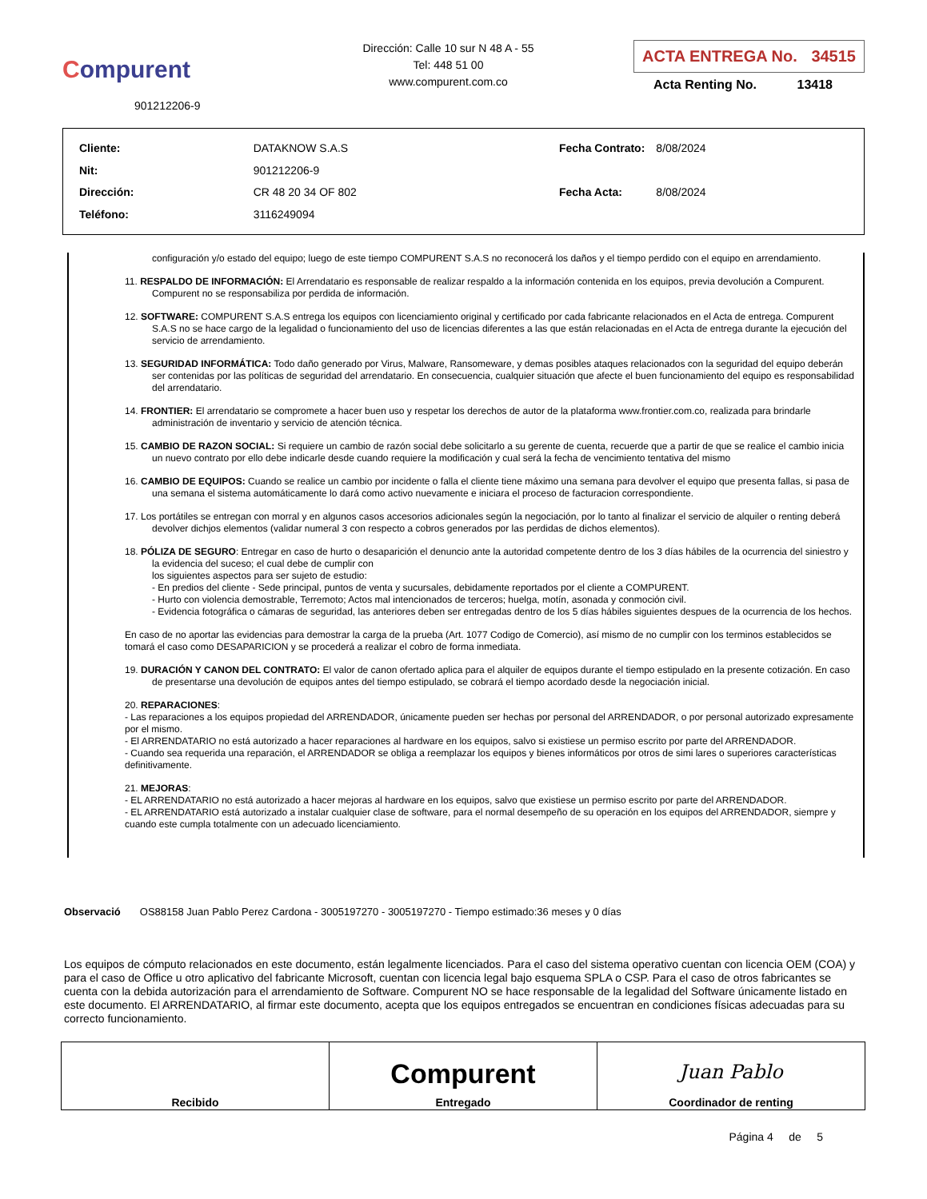Compurent
901212206-9
Dirección: Calle 10 sur N 48 A - 55
Tel: 448 51 00
www.compurent.com.co
ACTA ENTREGA No. 34515
Acta Renting No. 13418
| Cliente: | DATAKNOW S.A.S |
| Nit: | 901212206-9 |
| Dirección: | CR 48 20 34 OF 802 |
| Teléfono: | 3116249094 |
| Fecha Contrato: | 8/08/2024 |
| Fecha Acta: | 8/08/2024 |
configuración y/o estado del equipo; luego de este tiempo COMPURENT S.A.S no reconocerá los daños y el tiempo perdido con el equipo en arrendamiento.
11. RESPALDO DE INFORMACIÓN: El Arrendatario es responsable de realizar respaldo a la información contenida en los equipos, previa devolución a Compurent. Compurent no se responsabiliza por perdida de información.
12. SOFTWARE: COMPURENT S.A.S entrega los equipos con licenciamiento original y certificado por cada fabricante relacionados en el Acta de entrega. Compurent S.A.S no se hace cargo de la legalidad o funcionamiento del uso de licencias diferentes a las que están relacionadas en el Acta de entrega durante la ejecución del servicio de arrendamiento.
13. SEGURIDAD INFORMÁTICA: Todo daño generado por Virus, Malware, Ransomeware, y demas posibles ataques relacionados con la seguridad del equipo deberán ser contenidas por las políticas de seguridad del arrendatario. En consecuencia, cualquier situación que afecte el buen funcionamiento del equipo es responsabilidad del arrendatario.
14. FRONTIER: El arrendatario se compromete a hacer buen uso y respetar los derechos de autor de la plataforma www.frontier.com.co, realizada para brindarle administración de inventario y servicio de atención técnica.
15. CAMBIO DE RAZON SOCIAL: Si requiere un cambio de razón social debe solicitarlo a su gerente de cuenta, recuerde que a partir de que se realice el cambio inicia un nuevo contrato por ello debe indicarle desde cuando requiere la modificación y cual será la fecha de vencimiento tentativa del mismo
16. CAMBIO DE EQUIPOS: Cuando se realice un cambio por incidente o falla el cliente tiene máximo una semana para devolver el equipo que presenta fallas, si pasa de una semana el sistema automáticamente lo dará como activo nuevamente e iniciara el proceso de facturacion correspondiente.
17. Los portátiles se entregan con morral y en algunos casos accesorios adicionales según la negociación, por lo tanto al finalizar el servicio de alquiler o renting deberá devolver dichjos elementos (validar numeral 3 con respecto a cobros generados por las perdidas de dichos elementos).
18. PÓLIZA DE SEGURO: Entregar en caso de hurto o desaparición el denuncio ante la autoridad competente dentro de los 3 días hábiles de la ocurrencia del siniestro y la evidencia del suceso; el cual debe de cumplir con
los siguientes aspectos para ser sujeto de estudio:
- En predios del cliente - Sede principal, puntos de venta y sucursales, debidamente reportados por el cliente a COMPURENT.
- Hurto con violencia demostrable, Terremoto; Actos mal intencionados de terceros; huelga, motín, asonada y conmoción civil.
- Evidencia fotográfica o cámaras de seguridad, las anteriores deben ser entregadas dentro de los 5 días hábiles siguientes despues de la ocurrencia de los hechos.
En caso de no aportar las evidencias para demostrar la carga de la prueba (Art. 1077 Codigo de Comercio), así mismo de no cumplir con los terminos establecidos se tomará el caso como DESAPARICION y se procederá a realizar el cobro de forma inmediata.
19. DURACIÓN Y CANON DEL CONTRATO: El valor de canon ofertado aplica para el alquiler de equipos durante el tiempo estipulado en la presente cotización. En caso de presentarse una devolución de equipos antes del tiempo estipulado, se cobrará el tiempo acordado desde la negociación inicial.
20. REPARACIONES:
- Las reparaciones a los equipos propiedad del ARRENDADOR, únicamente pueden ser hechas por personal del ARRENDADOR, o por personal autorizado expresamente por el mismo.
- El ARRENDATARIO no está autorizado a hacer reparaciones al hardware en los equipos, salvo si existiese un permiso escrito por parte del ARRENDADOR.
- Cuando sea requerida una reparación, el ARRENDADOR se obliga a reemplazar los equipos y bienes informáticos por otros de simi lares o superiores características definitivamente.
21. MEJORAS:
- EL ARRENDATARIO no está autorizado a hacer mejoras al hardware en los equipos, salvo que existiese un permiso escrito por parte del ARRENDADOR.
- EL ARRENDATARIO está autorizado a instalar cualquier clase de software, para el normal desempeño de su operación en los equipos del ARRENDADOR, siempre y cuando este cumpla totalmente con un adecuado licenciamiento.
Observació OS88158 Juan Pablo Perez Cardona - 3005197270 - 3005197270 - Tiempo estimado:36 meses y 0 días
Los equipos de cómputo relacionados en este documento, están legalmente licenciados. Para el caso del sistema operativo cuentan con licencia OEM (COA) y para el caso de Office u otro aplicativo del fabricante Microsoft, cuentan con licencia legal bajo esquema SPLA o CSP. Para el caso de otros fabricantes se cuenta con la debida autorización para el arrendamiento de Software. Compurent NO se hace responsable de la legalidad del Software únicamente listado en este documento. El ARRENDATARIO, al firmar este documento, acepta que los equipos entregados se encuentran en condiciones físicas adecuadas para su correcto funcionamiento.
| Recibido | Compurent Entregado | Juan Pablo Coordinador de renting |
Página 4 de 5